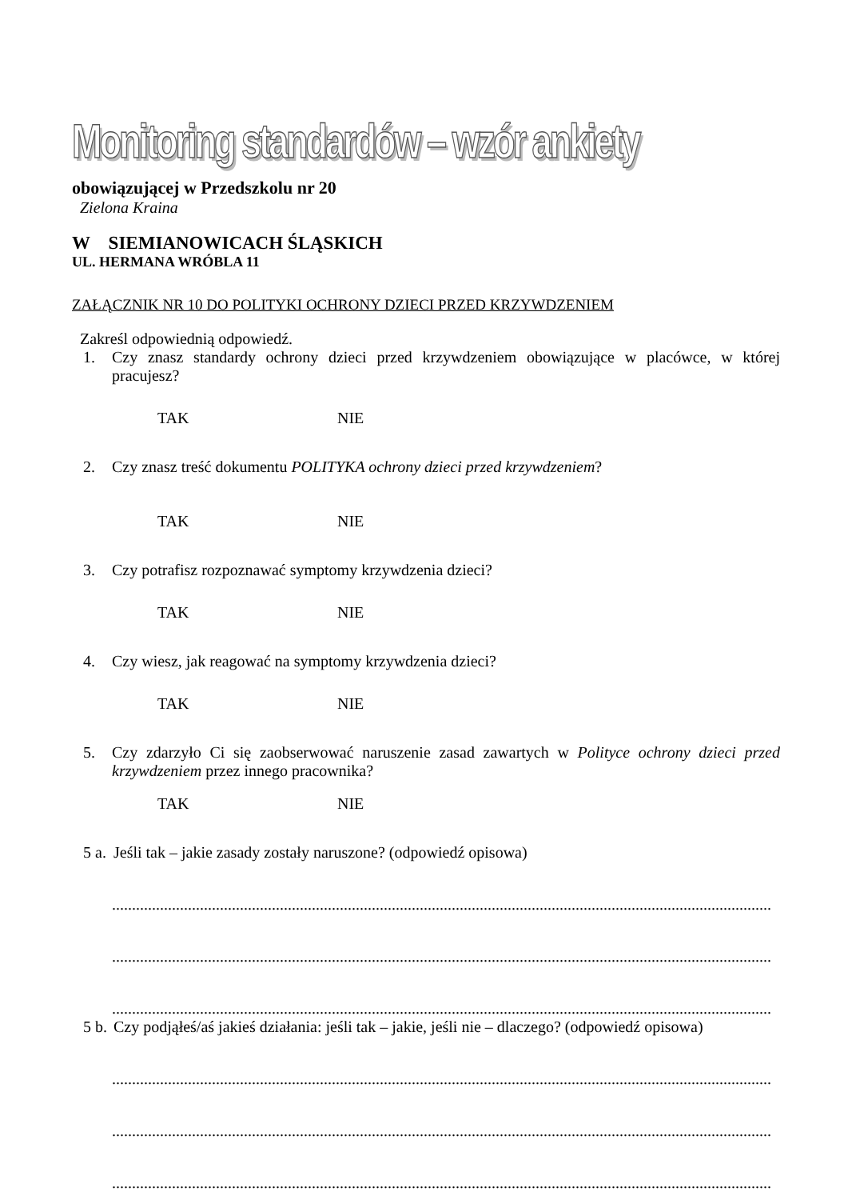Monitoring standardów – wzór ankiety
obowiązującej w Przedszkolu nr 20
Zielona Kraina
W SIEMIANOWICACH ŚLĄSKICH
UL. HERMANA WRÓBLA 11
ZAŁĄCZNIK NR 10 DO POLITYKI OCHRONY DZIECI PRZED KRZYWDZENIEM
Zakreśl odpowiednią odpowiedź.
1. Czy znasz standardy ochrony dzieci przed krzywdzeniem obowiązujące w placówce, w której pracujesz?
TAK NIE
2. Czy znasz treść dokumentu POLITYKA ochrony dzieci przed krzywdzeniem?
TAK NIE
3. Czy potrafisz rozpoznawać symptomy krzywdzenia dzieci?
TAK NIE
4. Czy wiesz, jak reagować na symptomy krzywdzenia dzieci?
TAK NIE
5. Czy zdarzyło Ci się zaobserwować naruszenie zasad zawartych w Polityce ochrony dzieci przed krzywdzeniem przez innego pracownika?
TAK NIE
5 a. Jeśli tak – jakie zasady zostały naruszone? (odpowiedź opisowa)
.....................................................................................................................................................................
.....................................................................................................................................................................
.....................................................................................................................................................................
5 b. Czy podjąłeś/aś jakieś działania: jeśli tak – jakie, jeśli nie – dlaczego? (odpowiedź opisowa)
.....................................................................................................................................................................
.....................................................................................................................................................................
.....................................................................................................................................................................